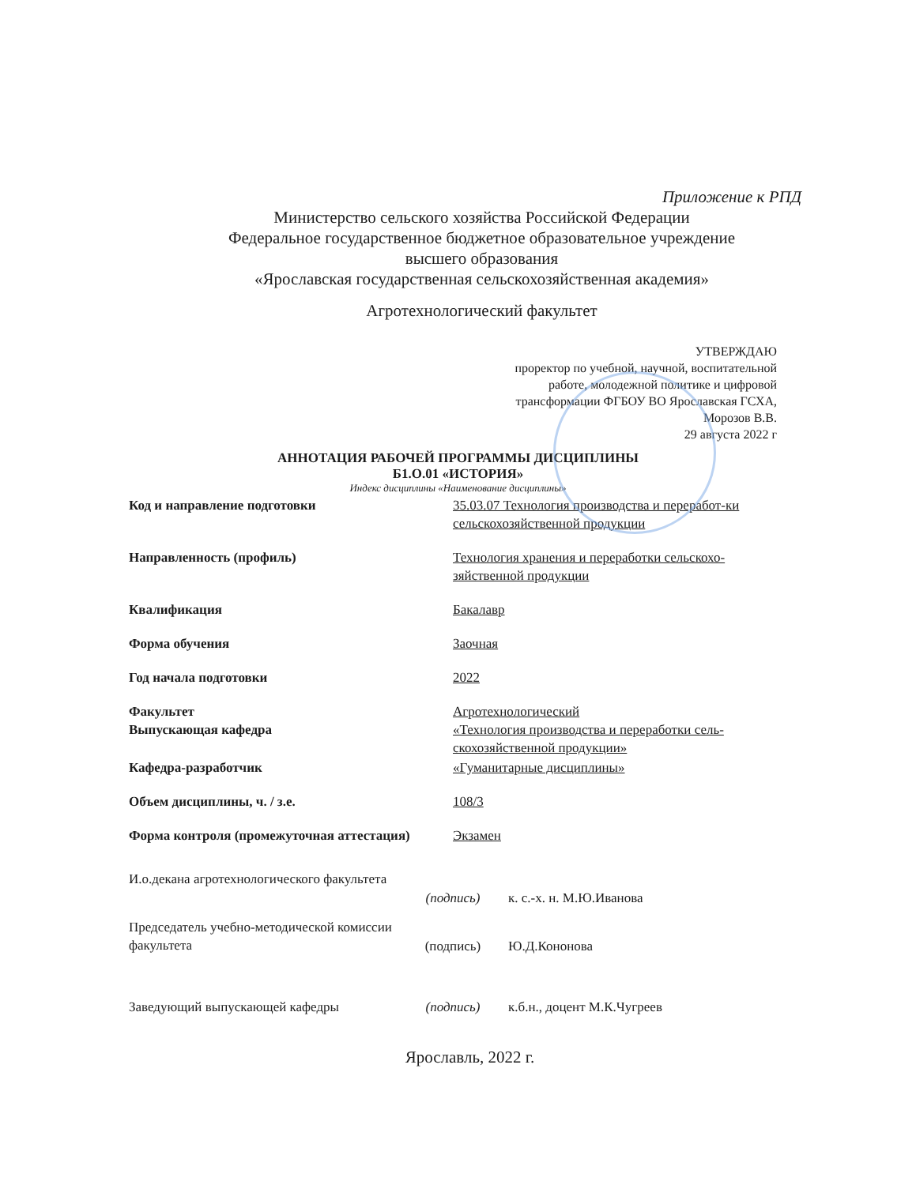Приложение к РПД
Министерство сельского хозяйства Российской Федерации
Федеральное государственное бюджетное образовательное учреждение
высшего образования
«Ярославская государственная сельскохозяйственная академия»
Агротехнологический факультет
УТВЕРЖДАЮ
проректор по учебной, научной, воспитательной работе, молодежной политике и цифровой трансформации ФГБОУ ВО Ярославская ГСХА,
Морозов В.В.
29 августа 2022 г
АННОТАЦИЯ РАБОЧЕЙ ПРОГРАММЫ ДИСЦИПЛИНЫ
Б1.О.01 «ИСТОРИЯ»
Индекс дисциплины «Наименование дисциплины»
| Код и направление подготовки | 35.03.07 Технология производства и переработ-ки сельскохозяйственной продукции |
| Направленность (профиль) | Технология хранения и переработки сельскохо-зяйственной продукции |
| Квалификация | Бакалавр |
| Форма обучения | Заочная |
| Год начала подготовки | 2022 |
| Факультет Выпускающая кафедра | Агротехнологический «Технология производства и переработки сель-скохозяйственной продукции» |
| Кафедра-разработчик | «Гуманитарные дисциплины» |
| Объем дисциплины, ч. / з.е. | 108/3 |
| Форма контроля (промежуточная аттестация) | Экзамен |
И.о.декана агротехнологического факультета
(подпись) к. с.-х. н. М.Ю.Иванова
Председатель учебно-методической комиссии
факультета
(подпись) Ю.Д.Кононова
Заведующий выпускающей кафедры (подпись) к.б.н., доцент М.К.Чугреев
Ярославль, 2022 г.